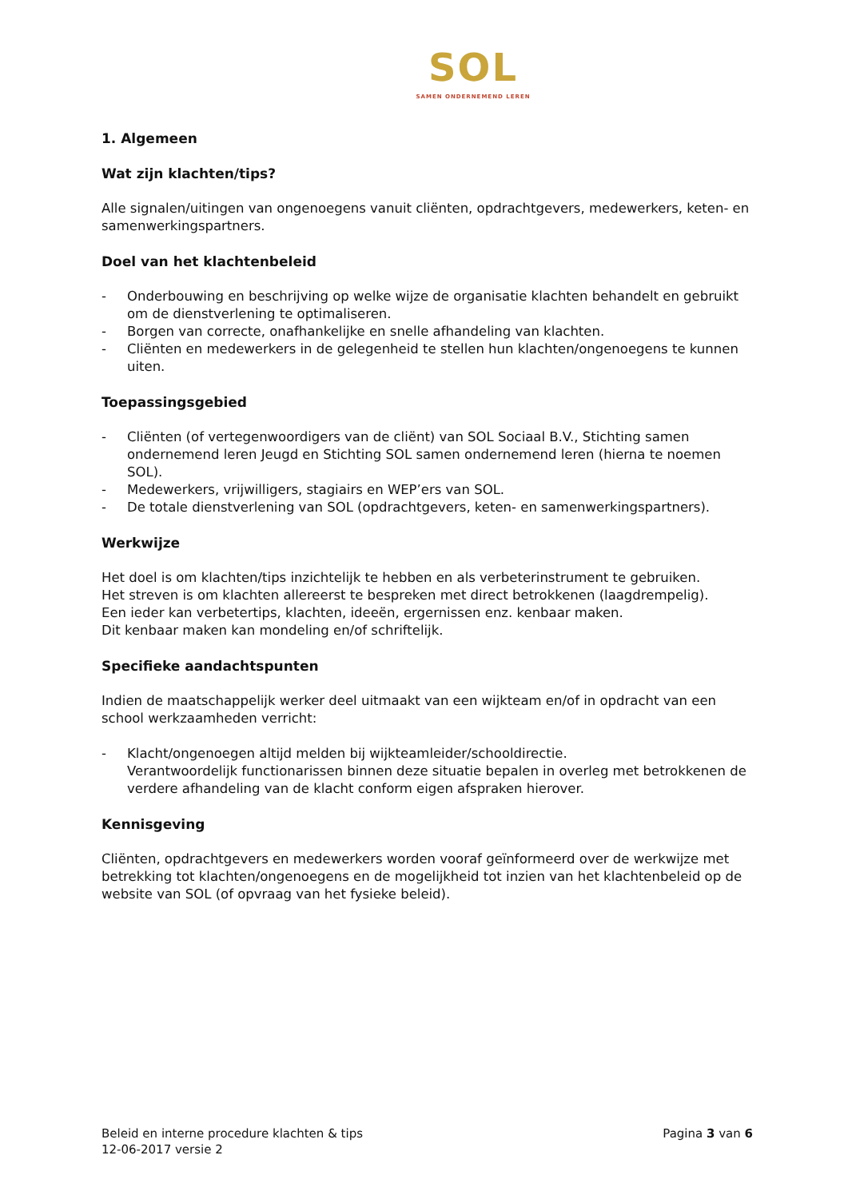SOL
SAMEN ONDERNEMEND LEREN
1. Algemeen
Wat zijn klachten/tips?
Alle signalen/uitingen van ongenoegens vanuit cliënten, opdrachtgevers, medewerkers, keten- en samenwerkingspartners.
Doel van het klachtenbeleid
- Onderbouwing en beschrijving op welke wijze de organisatie klachten behandelt en gebruikt om de dienstverlening te optimaliseren.
- Borgen van correcte, onafhankelijke en snelle afhandeling van klachten.
- Cliënten en medewerkers in de gelegenheid te stellen hun klachten/ongenoegens te kunnen uiten.
Toepassingsgebied
- Cliënten (of vertegenwoordigers van de cliënt) van SOL Sociaal B.V., Stichting samen ondernemend leren Jeugd en Stichting SOL samen ondernemend leren (hierna te noemen SOL).
- Medewerkers, vrijwilligers, stagiairs en WEP’ers van SOL.
- De totale dienstverlening van SOL (opdrachtgevers, keten- en samenwerkingspartners).
Werkwijze
Het doel is om klachten/tips inzichtelijk te hebben en als verbeterinstrument te gebruiken.
Het streven is om klachten allereerst te bespreken met direct betrokkenen (laagdrempelig).
Een ieder kan verbetertips, klachten, ideeën, ergernissen enz. kenbaar maken.
Dit kenbaar maken kan mondeling en/of schriftelijk.
Specifieke aandachtspunten
Indien de maatschappelijk werker deel uitmaakt van een wijkteam en/of in opdracht van een school werkzaamheden verricht:
- Klacht/ongenoegen altijd melden bij wijkteamleider/schooldirectie.
Verantwoordelijk functionarissen binnen deze situatie bepalen in overleg met betrokkenen de verdere afhandeling van de klacht conform eigen afspraken hierover.
Kennisgeving
Cliënten, opdrachtgevers en medewerkers worden vooraf geïnformeerd over de werkwijze met betrekking tot klachten/ongenoegens en de mogelijkheid tot inzien van het klachtenbeleid op de website van SOL (of opvraag van het fysieke beleid).
Beleid en interne procedure klachten & tips
12-06-2017 versie 2
Pagina 3 van 6